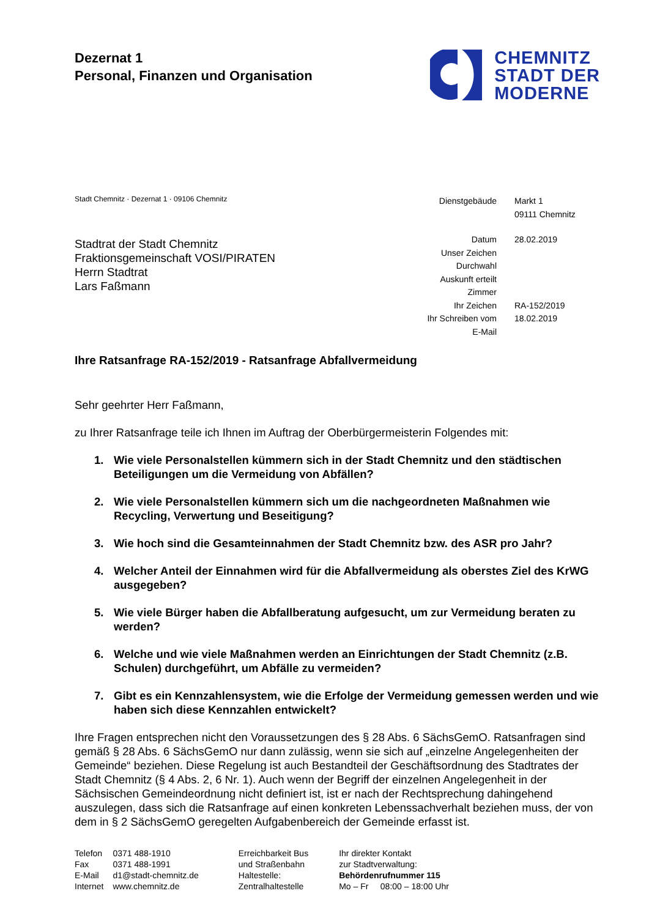Dezernat 1
Personal, Finanzen und Organisation
CHEMNITZ
STADT DER
MODERNE
Stadt Chemnitz · Dezernat 1 · 09106 Chemnitz
Stadtrat der Stadt Chemnitz
Fraktionsgemeinschaft VOSI/PIRATEN
Herrn Stadtrat
Lars Faßmann
Dienstgebäude
Markt 1
09111 Chemnitz
Datum
28.02.2019
Unser Zeichen
Durchwahl
Auskunft erteilt
Zimmer
Ihr Zeichen
RA-152/2019
Ihr Schreiben vom
18.02.2019
E-Mail
Ihre Ratsanfrage RA-152/2019 - Ratsanfrage Abfallvermeidung
Sehr geehrter Herr Faßmann,
zu Ihrer Ratsanfrage teile ich Ihnen im Auftrag der Oberbürgermeisterin Folgendes mit:
1. Wie viele Personalstellen kümmern sich in der Stadt Chemnitz und den städtischen Beteiligungen um die Vermeidung von Abfällen?
2. Wie viele Personalstellen kümmern sich um die nachgeordneten Maßnahmen wie Recycling, Verwertung und Beseitigung?
3. Wie hoch sind die Gesamteinnahmen der Stadt Chemnitz bzw. des ASR pro Jahr?
4. Welcher Anteil der Einnahmen wird für die Abfallvermeidung als oberstes Ziel des KrWG ausgegeben?
5. Wie viele Bürger haben die Abfallberatung aufgesucht, um zur Vermeidung beraten zu werden?
6. Welche und wie viele Maßnahmen werden an Einrichtungen der Stadt Chemnitz (z.B. Schulen) durchgeführt, um Abfälle zu vermeiden?
7. Gibt es ein Kennzahlensystem, wie die Erfolge der Vermeidung gemessen werden und wie haben sich diese Kennzahlen entwickelt?
Ihre Fragen entsprechen nicht den Voraussetzungen des § 28 Abs. 6 SächsGemO. Ratsanfragen sind gemäß § 28 Abs. 6 SächsGemO nur dann zulässig, wenn sie sich auf „einzelne Angelegenheiten der Gemeinde“ beziehen. Diese Regelung ist auch Bestandteil der Geschäftsordnung des Stadtrates der Stadt Chemnitz (§ 4 Abs. 2, 6 Nr. 1). Auch wenn der Begriff der einzelnen Angelegenheit in der Sächsischen Gemeindeordnung nicht definiert ist, ist er nach der Rechtsprechung dahingehend auszulegen, dass sich die Ratsanfrage auf einen konkreten Lebenssachverhalt beziehen muss, der von dem in § 2 SächsGemO geregelten Aufgabenbereich der Gemeinde erfasst ist.
| Telefon | 0371 488-1910 |
| Fax | 0371 488-1991 |
| E-Mail | d1@stadt-chemnitz.de |
| Internet | www.chemnitz.de |
Erreichbarkeit Bus
und Straßenbahn
Haltestelle:
Zentralhaltestelle
Ihr direkter Kontakt
zur Stadtverwaltung:
Behördenrufnummer 115
Mo – Fr 08:00 – 18:00 Uhr